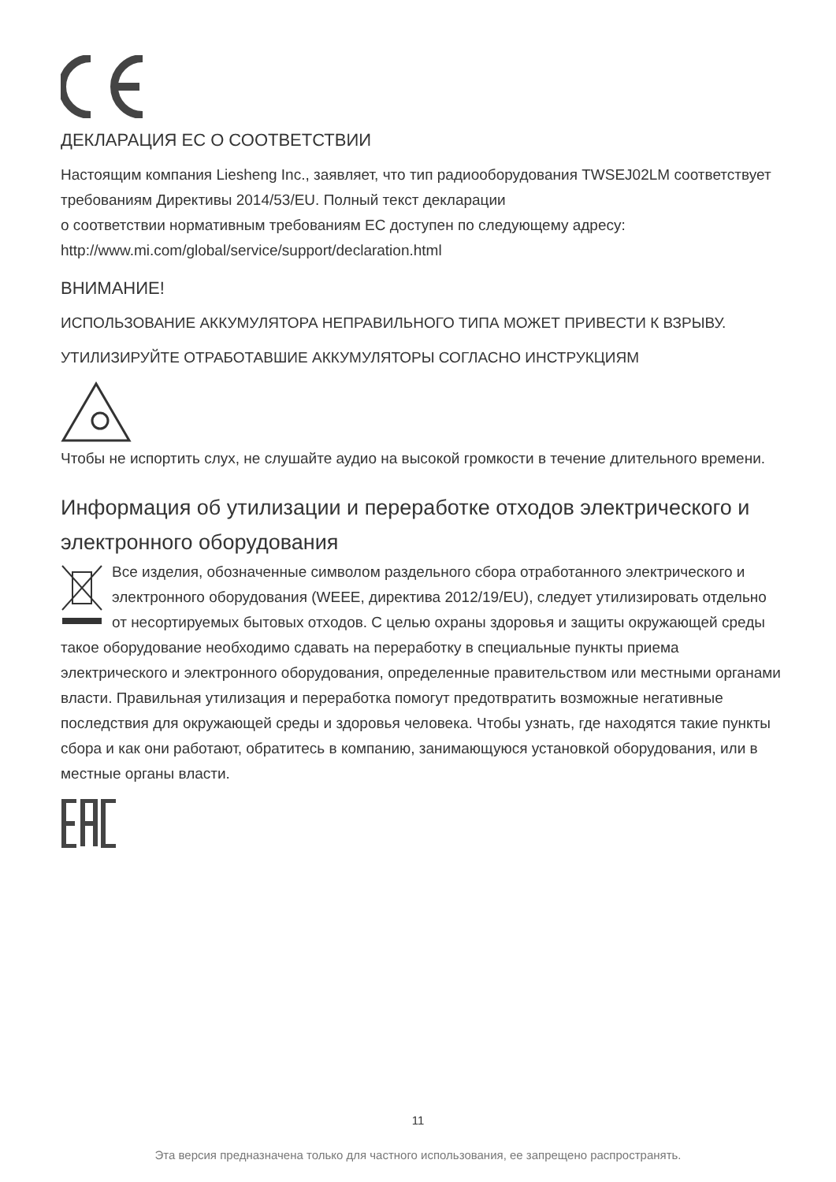ДЕКЛАРАЦИЯ ЕС О СООТВЕТСТВИИ
Настоящим компания Liesheng Inc., заявляет, что тип радиооборудования TWSEJ02LM соответствует требованиям Директивы 2014/53/EU. Полный текст декларации
о соответствии нормативным требованиям ЕС доступен по следующему адресу:
http://www.mi.com/global/service/support/declaration.html
ВНИМАНИЕ!
ИСПОЛЬЗОВАНИЕ АККУМУЛЯТОРА НЕПРАВИЛЬНОГО ТИПА МОЖЕТ ПРИВЕСТИ К ВЗРЫВУ.
УТИЛИЗИРУЙТЕ ОТРАБОТАВШИЕ АККУМУЛЯТОРЫ СОГЛАСНО ИНСТРУКЦИЯМ
Чтобы не испортить слух, не слушайте аудио на высокой громкости в течение длительного времени.
Информация об утилизации и переработке отходов электрического и электронного оборудования
Все изделия, обозначенные символом раздельного сбора отработанного электрического и электронного оборудования (WEEE, директива 2012/19/EU), следует утилизировать отдельно от несортируемых бытовых отходов. С целью охраны здоровья и защиты окружающей среды такое оборудование необходимо сдавать на переработку в специальные пункты приема электрического и электронного оборудования, определенные правительством или местными органами власти. Правильная утилизация и переработка помогут предотвратить возможные негативные последствия для окружающей среды и здоровья человека. Чтобы узнать, где находятся такие пункты сбора и как они работают, обратитесь в компанию, занимающуюся установкой оборудования, или в местные органы власти.
11
Эта версия предназначена только для частного использования, ее запрещено распространять.